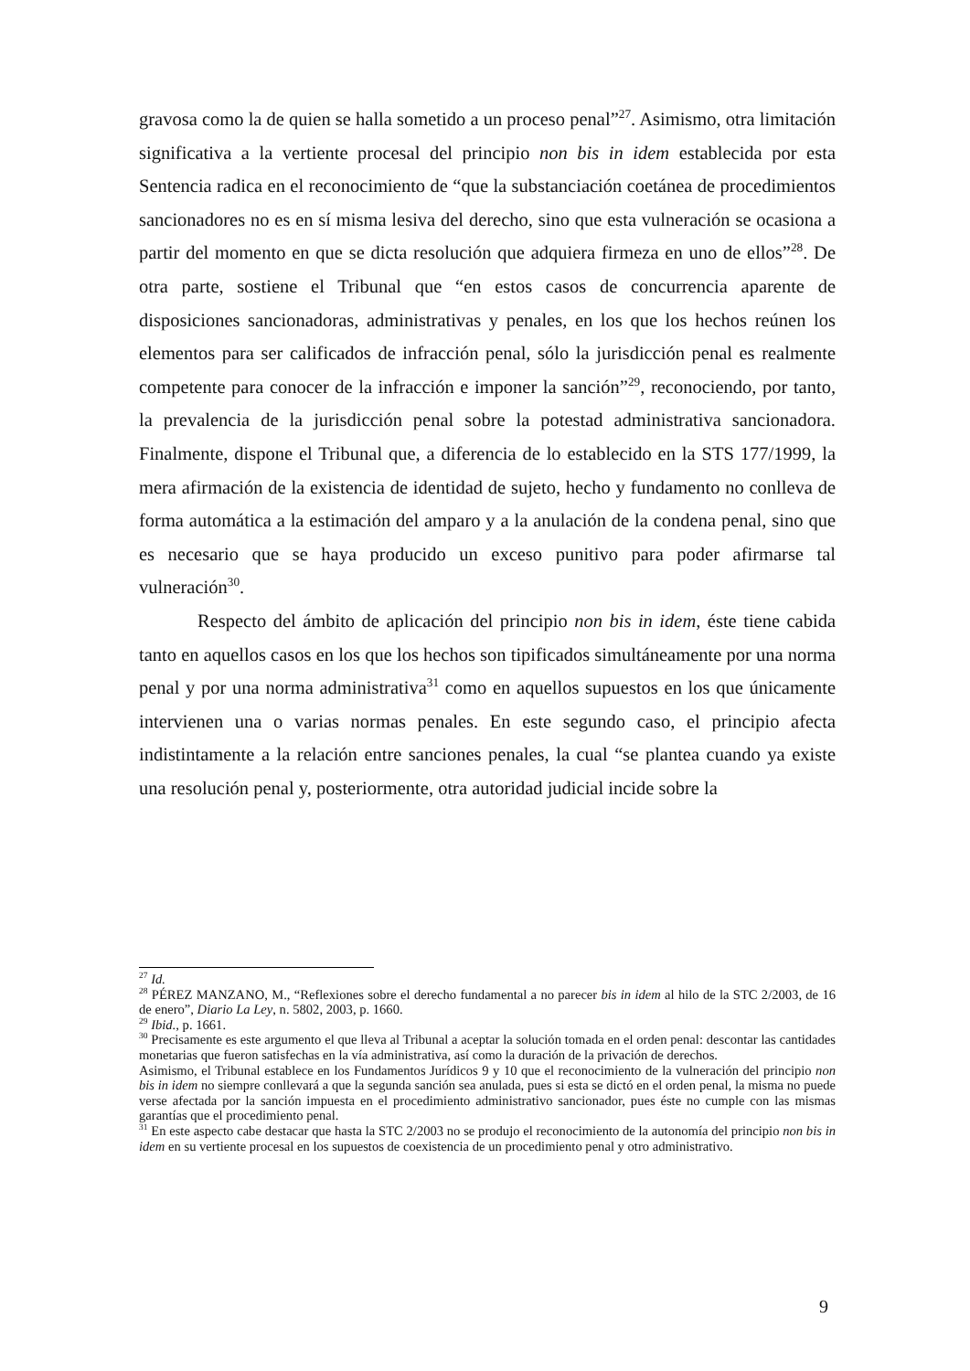gravosa como la de quien se halla sometido a un proceso penal”<sup>27</sup>. Asimismo, otra limitación significativa a la vertiente procesal del principio non bis in idem establecida por esta Sentencia radica en el reconocimiento de “que la substanciación coetánea de procedimientos sancionadores no es en sí misma lesiva del derecho, sino que esta vulneración se ocasiona a partir del momento en que se dicta resolución que adquiera firmeza en uno de ellos”<sup>28</sup>. De otra parte, sostiene el Tribunal que “en estos casos de concurrencia aparente de disposiciones sancionadoras, administrativas y penales, en los que los hechos reúnen los elementos para ser calificados de infracción penal, sólo la jurisdicción penal es realmente competente para conocer de la infracción e imponer la sanción”<sup>29</sup>, reconociendo, por tanto, la prevalencia de la jurisdicción penal sobre la potestad administrativa sancionadora. Finalmente, dispone el Tribunal que, a diferencia de lo establecido en la STS 177/1999, la mera afirmación de la existencia de identidad de sujeto, hecho y fundamento no conlleva de forma automática a la estimación del amparo y a la anulación de la condena penal, sino que es necesario que se haya producido un exceso punitivo para poder afirmarse tal vulneración<sup>30</sup>.
Respecto del ámbito de aplicación del principio non bis in idem, éste tiene cabida tanto en aquellos casos en los que los hechos son tipificados simultáneamente por una norma penal y por una norma administrativa<sup>31</sup> como en aquellos supuestos en los que únicamente intervienen una o varias normas penales. En este segundo caso, el principio afecta indistintamente a la relación entre sanciones penales, la cual “se plantea cuando ya existe una resolución penal y, posteriormente, otra autoridad judicial incide sobre la
<sup>27</sup> Id.
<sup>28</sup> PÉREZ MANZANO, M., “Reflexiones sobre el derecho fundamental a no parecer bis in idem al hilo de la STC 2/2003, de 16 de enero”, Diario La Ley, n. 5802, 2003, p. 1660.
<sup>29</sup> Ibid., p. 1661.
<sup>30</sup> Precisamente es este argumento el que lleva al Tribunal a aceptar la solución tomada en el orden penal: descontar las cantidades monetarias que fueron satisfechas en la vía administrativa, así como la duración de la privación de derechos.
Asimismo, el Tribunal establece en los Fundamentos Jurídicos 9 y 10 que el reconocimiento de la vulneración del principio non bis in idem no siempre conllevará a que la segunda sanción sea anulada, pues si esta se dictó en el orden penal, la misma no puede verse afectada por la sanción impuesta en el procedimiento administrativo sancionador, pues éste no cumple con las mismas garantías que el procedimiento penal.
<sup>31</sup> En este aspecto cabe destacar que hasta la STC 2/2003 no se produjo el reconocimiento de la autonomía del principio non bis in idem en su vertiente procesal en los supuestos de coexistencia de un procedimiento penal y otro administrativo.
9